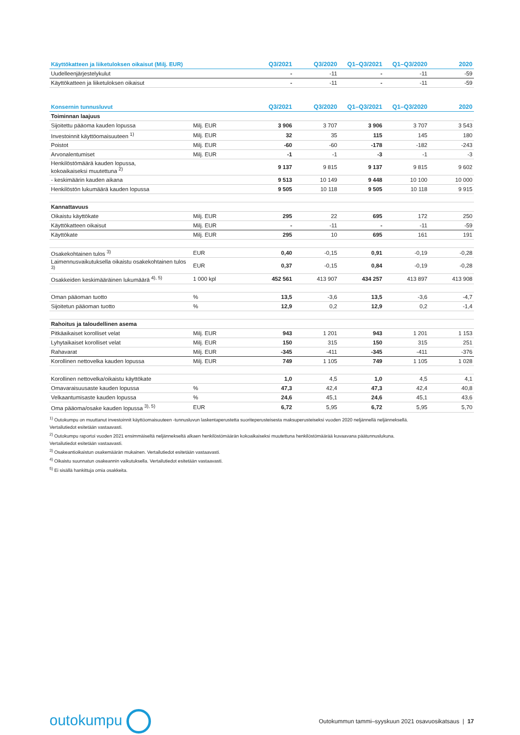| Käyttökatteen ja liiketuloksen oikaisut (Milj. EUR) | | Q3/2021 | Q3/2020 | Q1–Q3/2021 | Q1–Q3/2020 | 2020 |
| --- | --- | --- | --- | --- | --- | --- |
| Uudelleenjärjestelykulut | | - | -11 | - | -11 | -59 |
| Käyttökatteen ja liiketuloksen oikaisut | | - | -11 | - | -11 | -59 |
| Konsernin tunnusluvut | | Q3/2021 | Q3/2020 | Q1–Q3/2021 | Q1–Q3/2020 | 2020 |
| --- | --- | --- | --- | --- | --- | --- |
| Toiminnan laajuus | | | | | | |
| Sijoitettu pääoma kauden lopussa | Milj. EUR | 3 906 | 3 707 | 3 906 | 3 707 | 3 543 |
| Investoinnit käyttöomaisuuteen <sup>1)</sup> | Milj. EUR | 32 | 35 | 115 | 145 | 180 |
| Poistot | Milj. EUR | -60 | -60 | -178 | -182 | -243 |
| Arvonalentumiset | Milj. EUR | -1 | -1 | -3 | -1 | -3 |
| Henkilöstömäärä kauden lopussa, kokoaikaiseksi muutettuna <sup>2)</sup> | | 9 137 | 9 815 | 9 137 | 9 815 | 9 602 |
| - keskimäärin kauden aikana | | 9 513 | 10 149 | 9 448 | 10 100 | 10 000 |
| Henkilöstön lukumäärä kauden lopussa | | 9 505 | 10 118 | 9 505 | 10 118 | 9 915 |
| Kannattavuus | | | | | | |
| Oikaistu käyttökate | Milj. EUR | 295 | 22 | 695 | 172 | 250 |
| Käyttökatteen oikaisut | Milj. EUR | - | -11 | - | -11 | -59 |
| Käyttökate | Milj. EUR | 295 | 10 | 695 | 161 | 191 |
| Osakekohtainen tulos <sup>3)</sup> | EUR | 0,40 | -0,15 | 0,91 | -0,19 | -0,28 |
| Laimennusvaikutuksella oikaistu osakekohtainen tulos <sup>3)</sup> | EUR | 0,37 | -0,15 | 0,84 | -0,19 | -0,28 |
| Osakkeiden keskimääräinen lukumäärä <sup>4), 5)</sup> | 1 000 kpl | 452 561 | 413 907 | 434 257 | 413 897 | 413 908 |
| Oman pääoman tuotto | % | 13,5 | -3,6 | 13,5 | -3,6 | -4,7 |
| Sijoitetun pääoman tuotto | % | 12,9 | 0,2 | 12,9 | 0,2 | -1,4 |
| Rahoitus ja taloudellinen asema | | | | | | |
| Pitkäaikaiset korolliset velat | Milj. EUR | 943 | 1 201 | 943 | 1 201 | 1 153 |
| Lyhytaikaiset korolliset velat | Milj. EUR | 150 | 315 | 150 | 315 | 251 |
| Rahavarat | Milj. EUR | -345 | -411 | -345 | -411 | -376 |
| Korollinen nettovelka kauden lopussa | Milj. EUR | 749 | 1 105 | 749 | 1 105 | 1 028 |
| Korollinen nettovelka/oikaistu käyttökate | | 1,0 | 4,5 | 1,0 | 4,5 | 4,1 |
| Omavaraisuusaste kauden lopussa | % | 47,3 | 42,4 | 47,3 | 42,4 | 40,8 |
| Velkaantumisaste kauden lopussa | % | 24,6 | 45,1 | 24,6 | 45,1 | 43,6 |
| Oma pääoma/osake kauden lopussa <sup>3), 5)</sup> | EUR | 6,72 | 5,95 | 6,72 | 5,95 | 5,70 |
<sup>1)</sup> Outokumpu on muuttanut investoinnit käyttöomaisuuteen -tunnusluvun laskentaperustetta suoriteperusteisesta maksuperusteiseksi vuoden 2020 neljännellä neljänneksellä.
Vertailutiedot esitetään vastaavasti.
<sup>2)</sup> Outokumpu raportoi vuoden 2021 ensimmäiseltä neljännekseltä alkaen henkilöstömäärän kokoaikaiseksi muutettuna henkilöstömäärää kuvaavana päätunnuslukuna.
Vertailutiedot esitetään vastaavasti.
<sup>3)</sup> Osakeantioikaistun osakemäärän mukainen. Vertailutiedot esitetään vastaavasti.
<sup>4)</sup> Oikaistu suunnatun osakeannin vaikutuksella. Vertailutiedot esitetään vastaavasti.
<sup>5)</sup> Ei sisällä hankittuja omia osakkeita.
outokumpu
Outokummun tammi–syyskuun 2021 osavuosikatsaus | 17